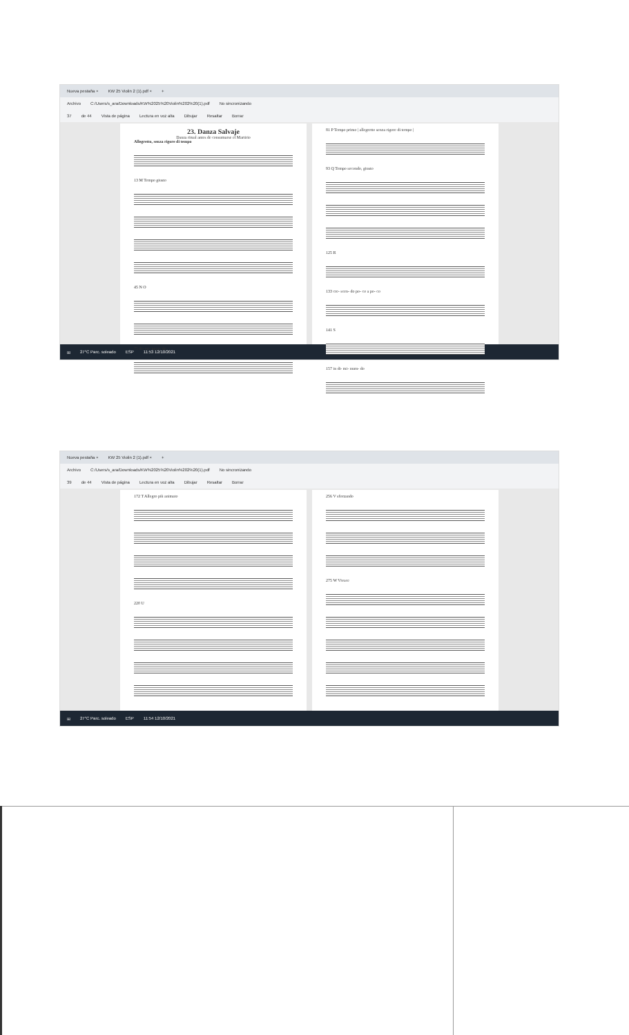Nueva pestaña × KW 25 Violin 2 (1).pdf × +
Archivo C:/Users/s_ara/Downloads/KW%2025%20Violin%202%20(1).pdf No sincronizando
37 de 44 Vista de página Lectura en voz alta Dibujar Resaltar Borrar
23. Danza Salvaje
Danza ritual antes de consumarse el Martirio
Allegretto, senza rigore di tempo
13 M Tempo giusto
45 N O
75 di- mi- nuen- do
81 P Tempo primo | allegretto senza rigore di tempo |
93 Q Tempo secondo, giusto
125 R
133 cre- scen- do po- co a po- co
141 S
157 in di- mi- nuen- do
⊞ 27°C Parc. soleado ESP 11:53 12/10/2021
Nueva pestaña × KW 25 Violin 2 (1).pdf × +
Archivo C:/Users/s_ara/Downloads/KW%2025%20Violin%202%20(1).pdf No sincronizando
39 de 44 Vista de página Lectura en voz alta Dibujar Resaltar Borrar
172 T Allegro più animato
220 U
256 V sforzando
275 W Vivace
⊞ 27°C Parc. soleado ESP 11:54 12/10/2021